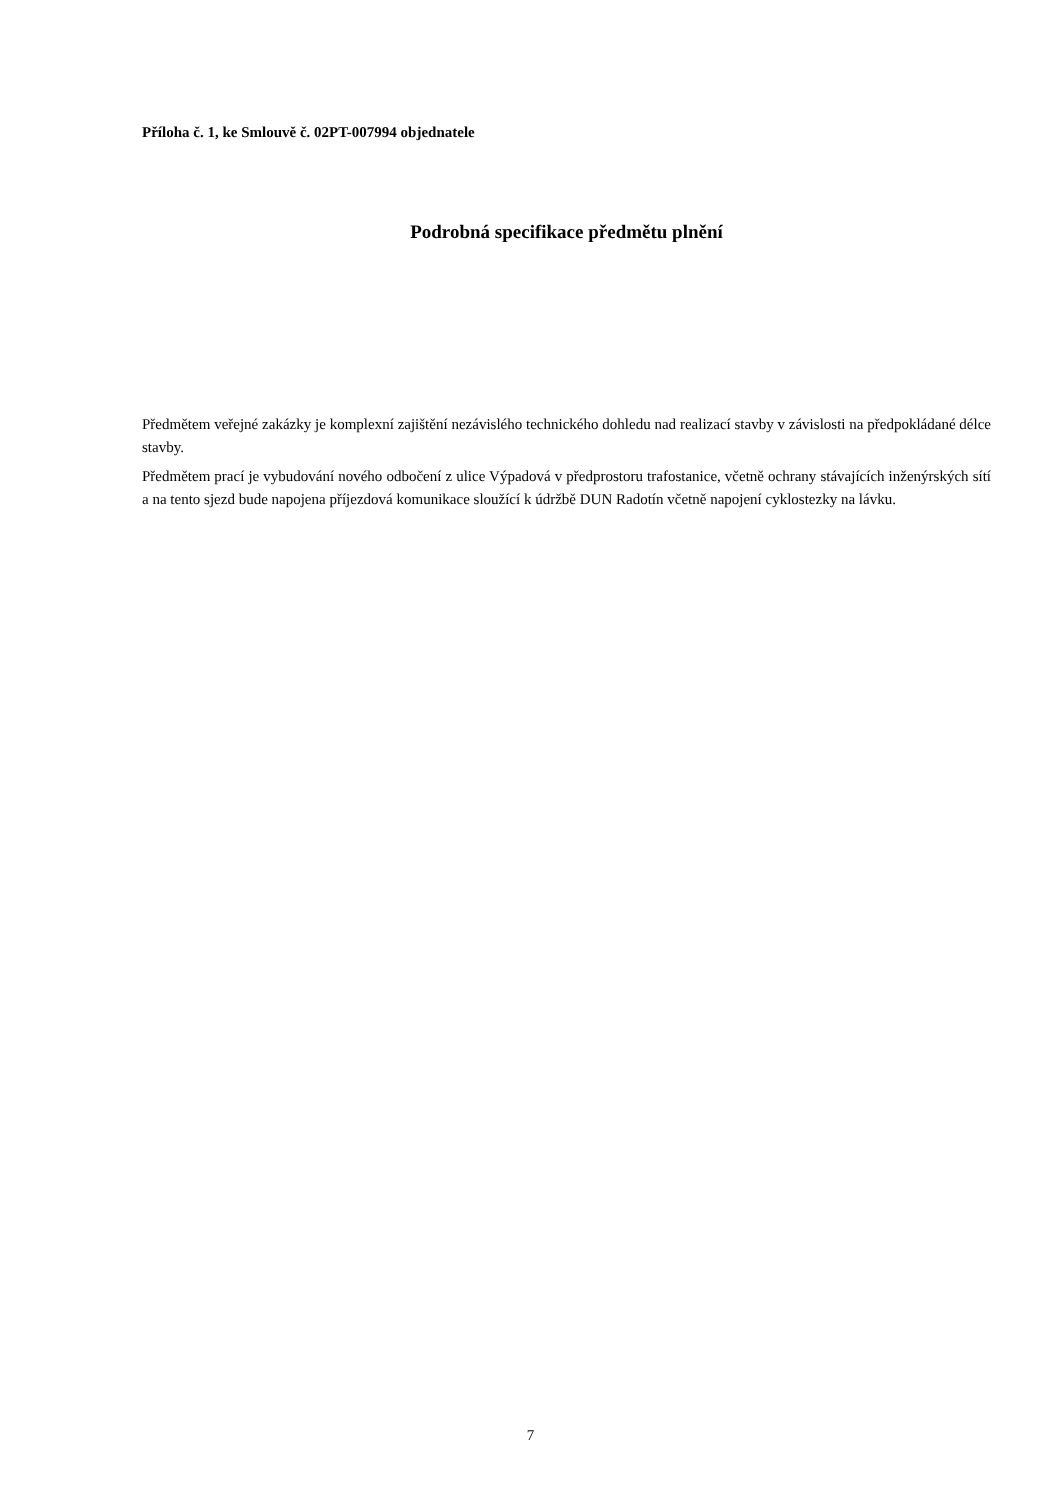Příloha č. 1, ke Smlouvě č. 02PT-007994 objednatele
Podrobná specifikace předmětu plnění
Předmětem veřejné zakázky je komplexní zajištění nezávislého technického dohledu nad realizací stavby v závislosti na předpokládané délce stavby.
Předmětem prací je vybudování nového odbočení z ulice Výpadová v předprostoru trafostanice, včetně ochrany stávajících inženýrských sítí a na tento sjezd bude napojena příjezdová komunikace sloužící k údržbě DUN Radotín včetně napojení cyklostezky na lávku.
7